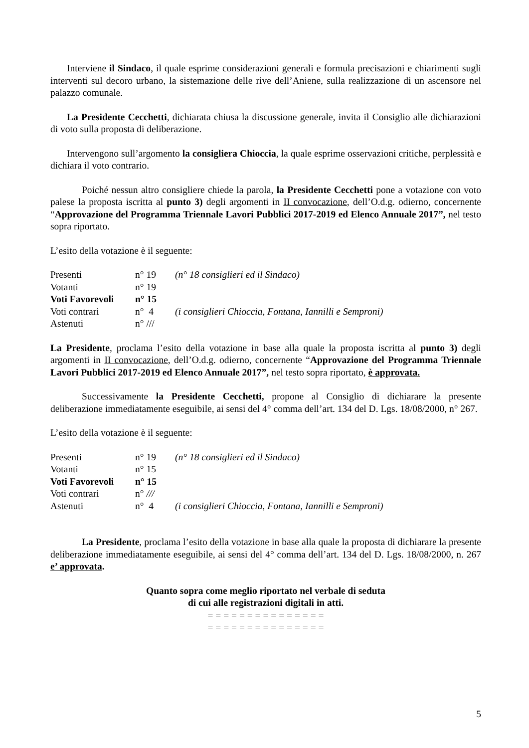Interviene il Sindaco, il quale esprime considerazioni generali e formula precisazioni e chiarimenti sugli interventi sul decoro urbano, la sistemazione delle rive dell’Aniene, sulla realizzazione di un ascensore nel palazzo comunale.
La Presidente Cecchetti, dichiarata chiusa la discussione generale, invita il Consiglio alle dichiarazioni di voto sulla proposta di deliberazione.
Intervengono sull’argomento la consigliera Chioccia, la quale esprime osservazioni critiche, perplessità e dichiara il voto contrario.
Poiché nessun altro consigliere chiede la parola, la Presidente Cecchetti pone a votazione con voto palese la proposta iscritta al punto 3) degli argomenti in II convocazione, dell’O.d.g. odierno, concernente “Approvazione del Programma Triennale Lavori Pubblici 2017-2019 ed Elenco Annuale 2017”, nel testo sopra riportato.
L’esito della votazione è il seguente:
| Presenti | n° 19 | (n° 18 consiglieri ed il Sindaco) |
| Votanti | n° 19 | |
| Voti Favorevoli | n° 15 | |
| Voti contrari | n° 4 | (i consiglieri Chioccia, Fontana, Iannilli e Semproni) |
| Astenuti | n° /// | |
La Presidente, proclama l’esito della votazione in base alla quale la proposta iscritta al punto 3) degli argomenti in II convocazione, dell’O.d.g. odierno, concernente “Approvazione del Programma Triennale Lavori Pubblici 2017-2019 ed Elenco Annuale 2017”, nel testo sopra riportato, è approvata.
Successivamente la Presidente Cecchetti, propone al Consiglio di dichiarare la presente deliberazione immediatamente eseguibile, ai sensi del 4° comma dell’art. 134 del D. Lgs. 18/08/2000, n° 267.
L’esito della votazione è il seguente:
| Presenti | n° 19 | (n° 18 consiglieri ed il Sindaco) |
| Votanti | n° 15 | |
| Voti Favorevoli | n° 15 | |
| Voti contrari | n° /// | |
| Astenuti | n° 4 | (i consiglieri Chioccia, Fontana, Iannilli e Semproni) |
La Presidente, proclama l’esito della votazione in base alla quale la proposta di dichiarare la presente deliberazione immediatamente eseguibile, ai sensi del 4° comma dell’art. 134 del D. Lgs. 18/08/2000, n. 267 e’ approvata.
Quanto sopra come meglio riportato nel verbale di seduta
di cui alle registrazioni digitali in atti.
= = = = = = = = = = = = = = =
= = = = = = = = = = = = = = =
5